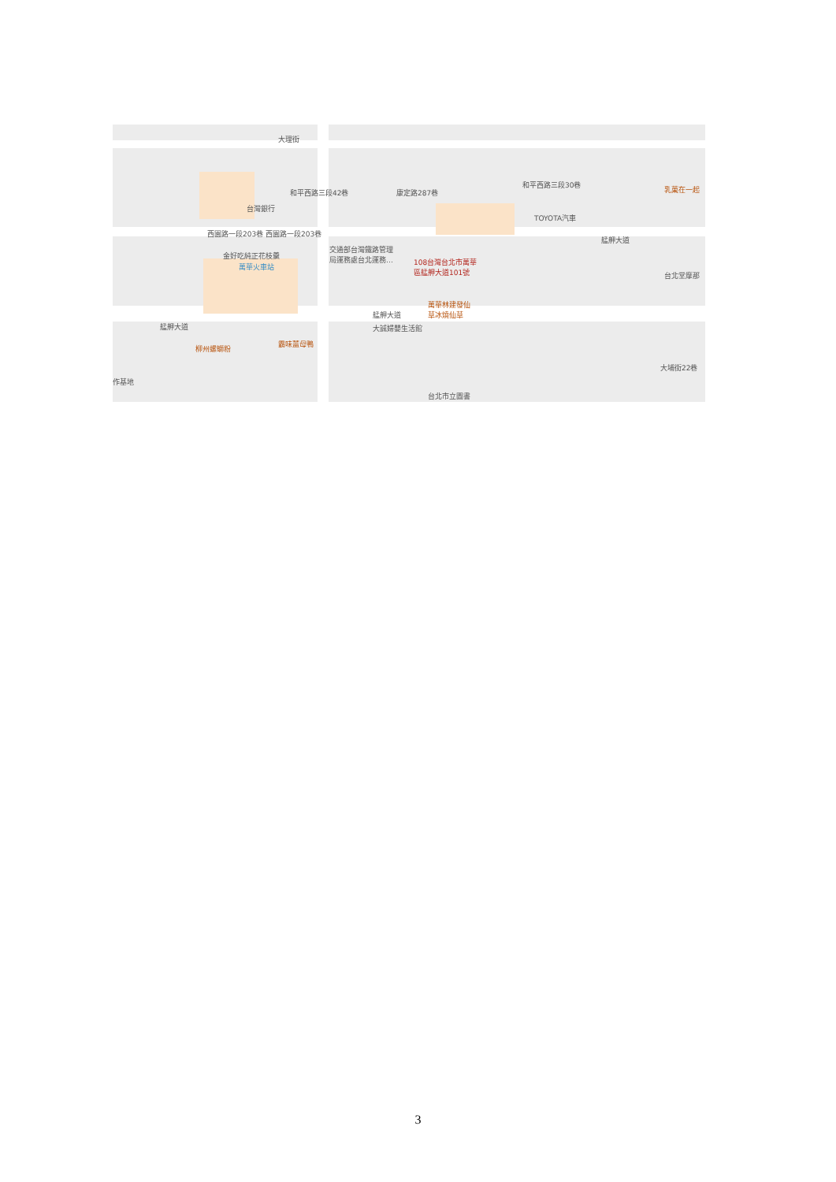大理街
和平西路三段42巷
台灣銀行
西園路一段203巷 西園路一段203巷
康定路287巷
和平西路三段30巷
TOYOTA汽車
金好吃純正花枝羹
萬華火車站
交通部台灣鐵路管理
局運務處台北運務…
108台灣台北市萬華
區艋舺大道101號
艋舺大道
艋舺大道
大誠婦嬰生活館
萬華林建發仙
草冰燒仙草
艋舺大道
柳州螺螄粉
霸味薑母鴨
台北市立圖書
大埔街22巷
台北堂摩那
乳菓在一起
作基地
3